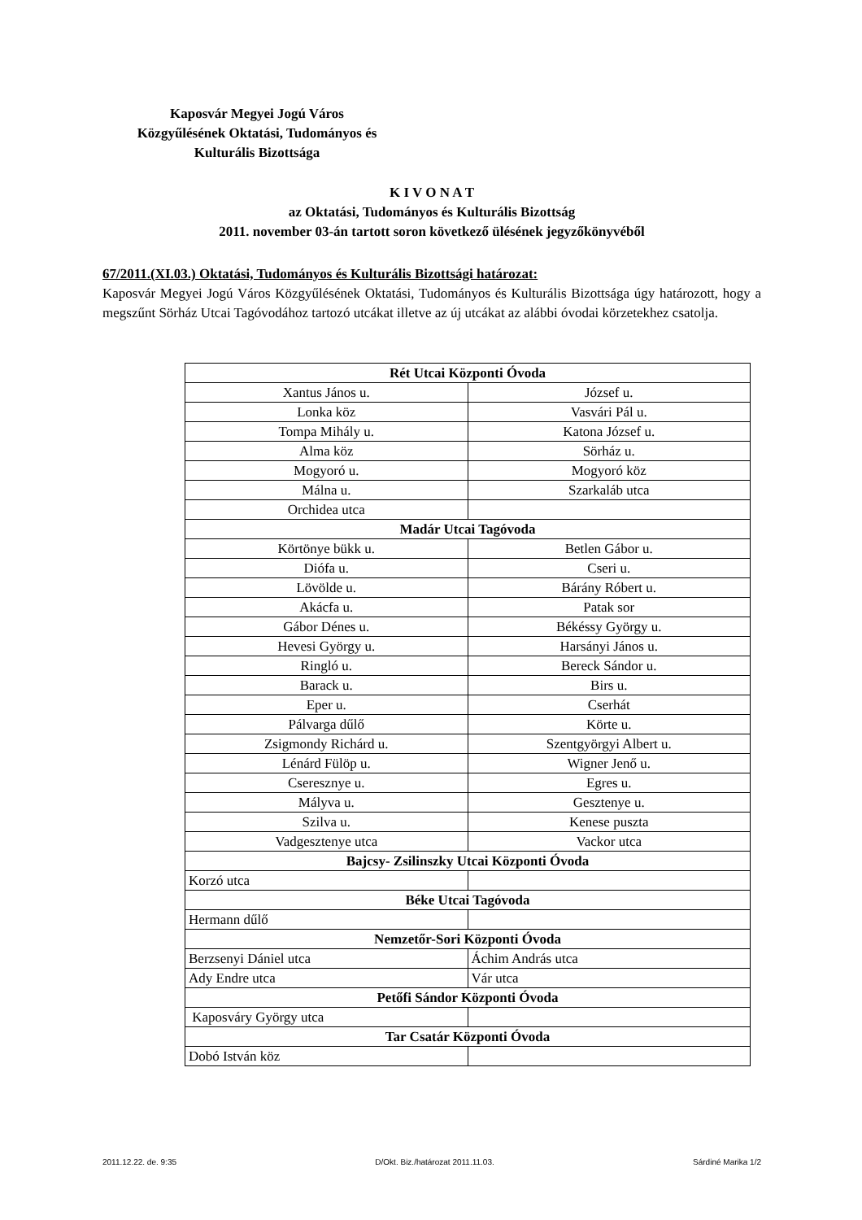Kaposvár Megyei Jogú Város
Közgyűlésének Oktatási, Tudományos és
Kulturális Bizottsága
K I V O N A T
az Oktatási, Tudományos és Kulturális Bizottság
2011. november 03-án tartott soron következő ülésének jegyzőkönyvéből
67/2011.(XI.03.) Oktatási, Tudományos és Kulturális Bizottsági határozat:
Kaposvár Megyei Jogú Város Közgyűlésének Oktatási, Tudományos és Kulturális Bizottsága úgy határozott, hogy a megszűnt Sörház Utcai Tagóvodához tartozó utcákat illetve az új utcákat az alábbi óvodai körzetekhez csatolja.
| Rét Utcai Központi Óvoda | |
| --- | --- |
| Xantus János u. | József u. |
| Lonka köz | Vasvári Pál u. |
| Tompa Mihály u. | Katona József u. |
| Alma köz | Sörház u. |
| Mogyoró u. | Mogyoró köz |
| Málna u. | Szarkaláb utca |
| Orchidea utca | |
| Madár Utcai Tagóvoda | |
| Körtönye bükk u. | Betlen Gábor u. |
| Diófa u. | Cseri u. |
| Lövölde u. | Bárány Róbert u. |
| Akácfa u. | Patak sor |
| Gábor Dénes u. | Békéssy György u. |
| Hevesi György u. | Harsányi János u. |
| Ringló u. | Bereck Sándor u. |
| Barack u. | Birs u. |
| Eper u. | Cserhát |
| Pálvarga dűlő | Körte u. |
| Zsigmondy Richárd u. | Szentgyörgyi Albert u. |
| Lénárd Fülöp u. | Wigner Jenő u. |
| Cseresznye u. | Egres u. |
| Mályva u. | Gesztenye u. |
| Szilva u. | Kenese puszta |
| Vadgesztenye utca | Vackor utca |
| Bajcsy- Zsilinszky Utcai Központi Óvoda | |
| Korzó utca | |
| Béke Utcai Tagóvoda | |
| Hermann dűlő | |
| Nemzetőr-Sori Központi Óvoda | |
| Berzsenyi Dániel utca | Áchim András utca |
| Ady Endre utca | Vár utca |
| Petőfi Sándor Központi Óvoda | |
| Kaposváry György utca | |
| Tar Csatár Központi Óvoda | |
| Dobó István köz | |
2011.12.22. de. 9:35 D/Okt. Biz./határozat 2011.11.03. Sárdiné Marika 1/2